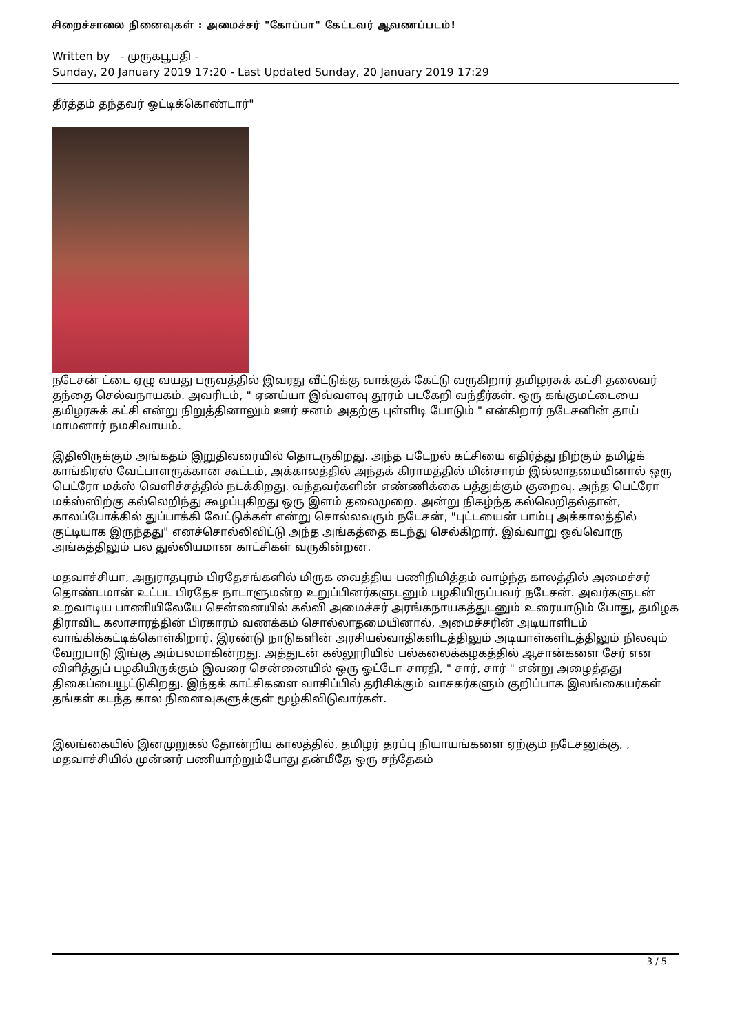சிறைச்சாலை நினைவுகள் : அமைச்சர் "கோப்பா" கேட்டவர் ஆவணப்படம்!
Written by - முருகபூபதி -
Sunday, 20 January 2019 17:20 - Last Updated Sunday, 20 January 2019 17:29
தீர்த்தம் தந்தவர் ஓட்டிக்கொண்டார்"
நடேசன் ட்டை ஏழு வயது பருவத்தில் இவரது வீட்டுக்கு வாக்குக் கேட்டு வருகிறார் தமிழரசுக் கட்சி தலைவர் தந்தை செல்வநாயகம். அவரிடம், " ஏனய்யா இவ்வளவு தூரம் படகேறி வந்தீர்கள். ஒரு கங்குமட்டையை தமிழரசுக் கட்சி என்று நிறுத்தினாலும் ஊர் சனம் அதற்கு புள்ளிடி போடும் " என்கிறார் நடேசனின் தாய் மாமனார் நமசிவாயம்.
இதிலிருக்கும் அங்கதம் இறுதிவரையில் தொடருகிறது. அந்த படேறல் கட்சியை எதிர்த்து நிற்கும் தமிழ்க் காங்கிரஸ் வேட்பாளருக்கான கூட்டம், அக்காலத்தில் அந்தக் கிராமத்தில் மின்சாரம் இல்லாதமையினால் ஒரு பெட்ரோ மக்ஸ் வெளிச்சத்தில் நடக்கிறது. வந்தவர்களின் எண்ணிக்கை பத்துக்கும் குறைவு. அந்த பெட்ரோ மக்ஸ்ஸிற்கு கல்லெறிந்து கூழப்புகிறது ஒரு இளம் தலைமுறை. அன்று நிகழ்ந்த கல்லெறிதல்தான், காலப்போக்கில் துப்பாக்கி வேட்டுக்கள் என்று சொல்லவரும் நடேசன், "புட்டயைன் பாம்பு அக்காலத்தில் குட்டியாக இருந்தது" எனச்சொல்லிவிட்டு அந்த அங்கத்தை கடந்து செல்கிறார். இவ்வாறு ஒவ்வொரு அங்கத்திலும் பல துல்லியமான காட்சிகள் வருகின்றன.
மதவாச்சியா, அநுராதபுரம் பிரதேசங்களில் மிருக வைத்திய பணிநிமித்தம் வாழ்ந்த காலத்தில் அமைச்சர் தொண்டமான் உட்பட பிரதேச நாடாளுமன்ற உறுப்பினர்களுடனும் பழகியிருப்பவர் நடேசன். அவர்களுடன் உறவாடிய பாணியிலேயே சென்னையில் கல்வி அமைச்சர் அரங்கநாயகத்துடனும் உரையாடும் போது, தமிழக திராவிட கலாசாரத்தின் பிரகாரம் வணக்கம் சொல்லாதமையினால், அமைச்சரின் அடியாளிடம் வாங்கிக்கட்டிக்கொள்கிறார். இரண்டு நாடுகளின் அரசியல்வாதிகளிடத்திலும் அடியாள்களிடத்திலும் நிலவும் வேறுபாடு இங்கு அம்பலமாகின்றது. அத்துடன் கல்லூரியில் பல்கலைக்கழகத்தில் ஆசான்களை சேர் என விளித்துப் பழகியிருக்கும் இவரை சென்னையில் ஒரு ஓட்டோ சாரதி, " சார், சார் " என்று அழைத்தது திகைப்பையூட்டுகிறது. இந்தக் காட்சிகளை வாசிப்பில் தரிசிக்கும் வாசகர்களும் குறிப்பாக இலங்கையர்கள் தங்கள் கடந்த கால நினைவுகளுக்குள் மூழ்கிவிடுவார்கள்.
இலங்கையில் இனமுறுகல் தோன்றிய காலத்தில், தமிழர் தரப்பு நியாயங்களை ஏற்கும் நடேசனுக்கு, , மதவாச்சியில் முன்னர் பணியாற்றும்போது தன்மீதே ஒரு சந்தேகம்
3 / 5